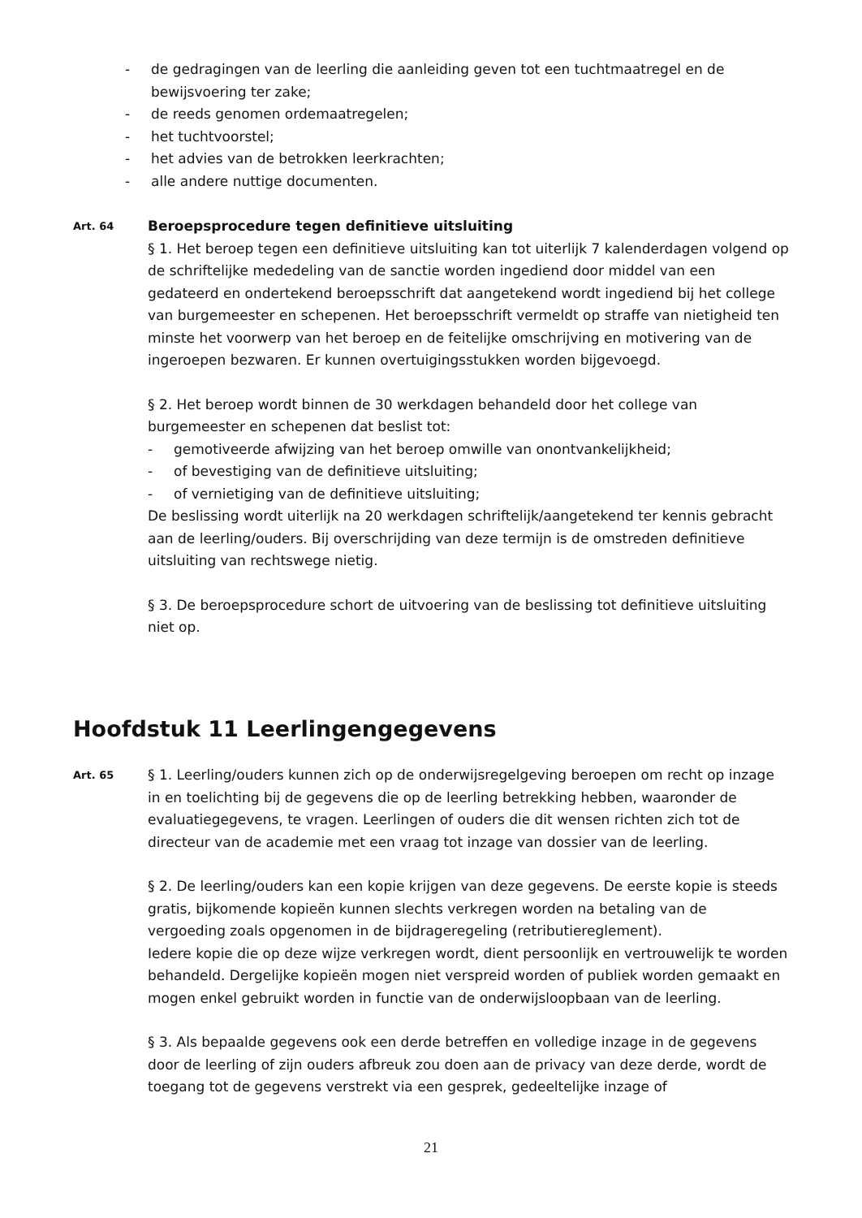- de gedragingen van de leerling die aanleiding geven tot een tuchtmaatregel en de bewijsvoering ter zake;
- de reeds genomen ordemaatregelen;
- het tuchtvoorstel;
- het advies van de betrokken leerkrachten;
- alle andere nuttige documenten.
Art. 64
Beroepsprocedure tegen definitieve uitsluiting
§ 1. Het beroep tegen een definitieve uitsluiting kan tot uiterlijk 7 kalenderdagen volgend op de schriftelijke mededeling van de sanctie worden ingediend door middel van een gedateerd en ondertekend beroepsschrift dat aangetekend wordt ingediend bij het college van burgemeester en schepenen. Het beroepsschrift vermeldt op straffe van nietigheid ten minste het voorwerp van het beroep en de feitelijke omschrijving en motivering van de ingeroepen bezwaren. Er kunnen overtuigingsstukken worden bijgevoegd.
§ 2. Het beroep wordt binnen de 30 werkdagen behandeld door het college van burgemeester en schepenen dat beslist tot:
- gemotiveerde afwijzing van het beroep omwille van onontvankelijkheid;
- of bevestiging van de definitieve uitsluiting;
- of vernietiging van de definitieve uitsluiting;
De beslissing wordt uiterlijk na 20 werkdagen schriftelijk/aangetekend ter kennis gebracht aan de leerling/ouders. Bij overschrijding van deze termijn is de omstreden definitieve uitsluiting van rechtswege nietig.
§ 3. De beroepsprocedure schort de uitvoering van de beslissing tot definitieve uitsluiting niet op.
Hoofdstuk 11 Leerlingengegevens
Art. 65
§ 1. Leerling/ouders kunnen zich op de onderwijsregelgeving beroepen om recht op inzage in en toelichting bij de gegevens die op de leerling betrekking hebben, waaronder de evaluatiegegevens, te vragen. Leerlingen of ouders die dit wensen richten zich tot de directeur van de academie met een vraag tot inzage van dossier van de leerling.
§ 2. De leerling/ouders kan een kopie krijgen van deze gegevens. De eerste kopie is steeds gratis, bijkomende kopieën kunnen slechts verkregen worden na betaling van de vergoeding zoals opgenomen in de bijdrageregeling (retributiereglement).
Iedere kopie die op deze wijze verkregen wordt, dient persoonlijk en vertrouwelijk te worden behandeld. Dergelijke kopieën mogen niet verspreid worden of publiek worden gemaakt en mogen enkel gebruikt worden in functie van de onderwijsloopbaan van de leerling.
§ 3. Als bepaalde gegevens ook een derde betreffen en volledige inzage in de gegevens door de leerling of zijn ouders afbreuk zou doen aan de privacy van deze derde, wordt de toegang tot de gegevens verstrekt via een gesprek, gedeeltelijke inzage of
21